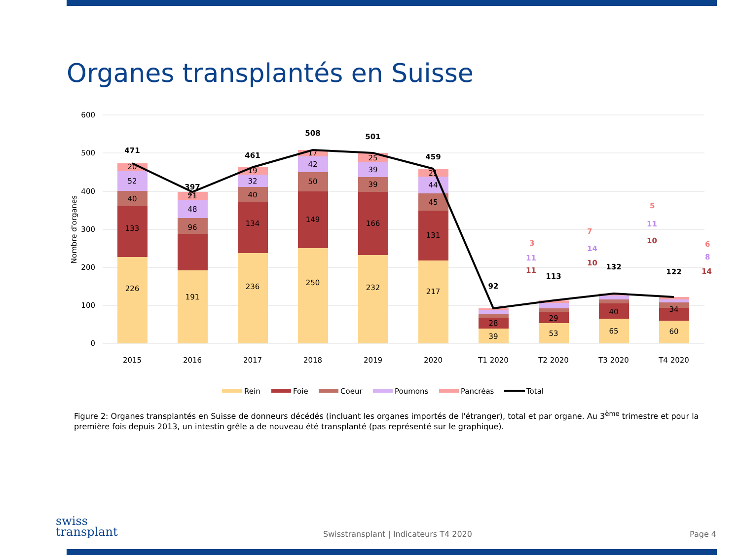Organes transplantés en Suisse
600
500
400
300
200
100
0
Nombre d'organes
226
133
40
52
20
191
96
41
48
21
236
134
40
32
19
250
149
50
42
17
232
166
39
39
25
217
131
45
44
21
39
28
53
29
65
40
60
34
471
397
461
508
501
459
92
113
132
122
3
11
11
7
14
10
5
11
10
6
8
14
2015
2016
2017
2018
2019
2020
T1 2020
T2 2020
T3 2020
T4 2020
Rein
Foie
Coeur
Poumons
Pancréas
Total
Figure 2: Organes transplantés en Suisse de donneurs décédés (incluant les organes importés de l'étranger), total et par organe. Au 3<sup>ème</sup> trimestre et pour la première fois depuis 2013, un intestin grêle a de nouveau été transplanté (pas représenté sur le graphique).
swiss
transplant
Swisstransplant | Indicateurs T4 2020
Page 4